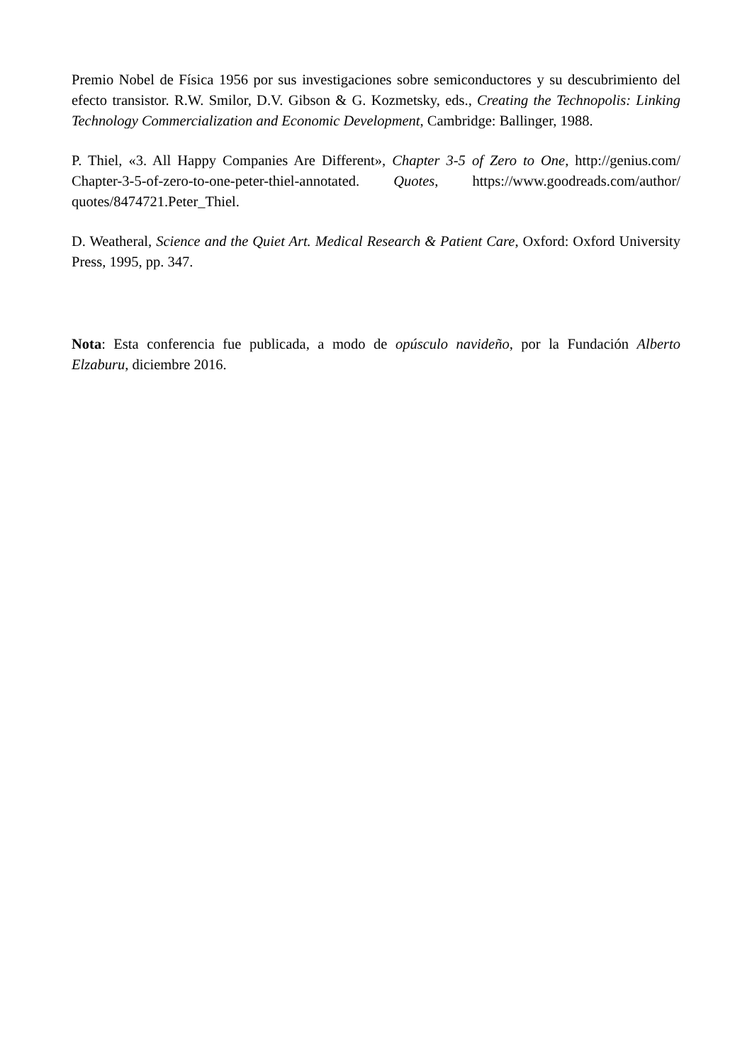Premio Nobel de Física 1956 por sus investigaciones sobre semiconductores y su descubrimiento del efecto transistor. R.W. Smilor, D.V. Gibson & G. Kozmetsky, eds., Creating the Technopolis: Linking Technology Commercialization and Economic Development, Cambridge: Ballinger, 1988.
P. Thiel, «3. All Happy Companies Are Different», Chapter 3-5 of Zero to One, http://genius.com/ Chapter-3-5-of-zero-to-one-peter-thiel-annotated. Quotes, https://www.goodreads.com/author/ quotes/8474721.Peter_Thiel.
D. Weatheral, Science and the Quiet Art. Medical Research & Patient Care, Oxford: Oxford University Press, 1995, pp. 347.
Nota: Esta conferencia fue publicada, a modo de opúsculo navideño, por la Fundación Alberto Elzaburu, diciembre 2016.